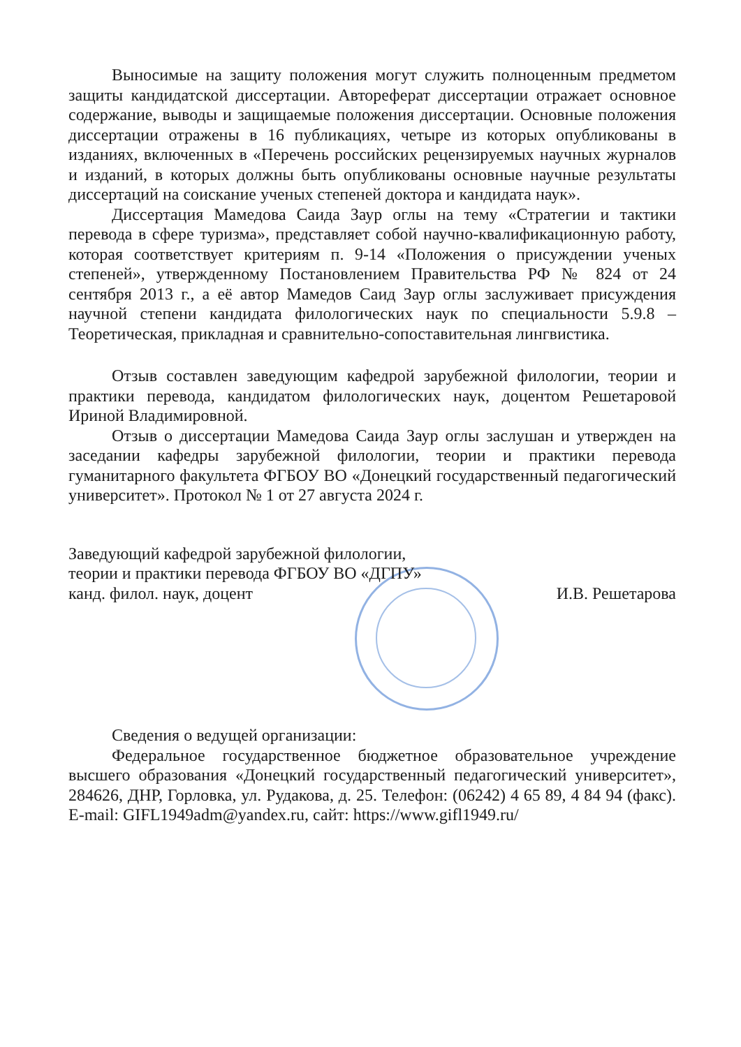Выносимые на защиту положения могут служить полноценным предметом защиты кандидатской диссертации. Автореферат диссертации отражает основное содержание, выводы и защищаемые положения диссертации. Основные положения диссертации отражены в 16 публикациях, четыре из которых опубликованы в изданиях, включенных в «Перечень российских рецензируемых научных журналов и изданий, в которых должны быть опубликованы основные научные результаты диссертаций на соискание ученых степеней доктора и кандидата наук».
Диссертация Мамедова Саида Заур оглы на тему «Стратегии и тактики перевода в сфере туризма», представляет собой научно-квалификационную работу, которая соответствует критериям п. 9-14 «Положения о присуждении ученых степеней», утвержденному Постановлением Правительства РФ № 824 от 24 сентября 2013 г., а её автор Мамедов Саид Заур оглы заслуживает присуждения научной степени кандидата филологических наук по специальности 5.9.8 – Теоретическая, прикладная и сравнительно-сопоставительная лингвистика.
Отзыв составлен заведующим кафедрой зарубежной филологии, теории и практики перевода, кандидатом филологических наук, доцентом Решетаровой Ириной Владимировной.
Отзыв о диссертации Мамедова Саида Заур оглы заслушан и утвержден на заседании кафедры зарубежной филологии, теории и практики перевода гуманитарного факультета ФГБОУ ВО «Донецкий государственный педагогический университет». Протокол № 1 от 27 августа 2024 г.
Заведующий кафедрой зарубежной филологии,
теории и практики перевода ФГБОУ ВО «ДГПУ»
канд. филол. наук, доцент
И.В. Решетарова
Сведения о ведущей организации:
Федеральное государственное бюджетное образовательное учреждение высшего образования «Донецкий государственный педагогический университет», 284626, ДНР, Горловка, ул. Рудакова, д. 25. Телефон: (06242) 4 65 89, 4 84 94 (факс). E-mail: GIFL1949adm@yandex.ru, сайт: https://www.gifl1949.ru/